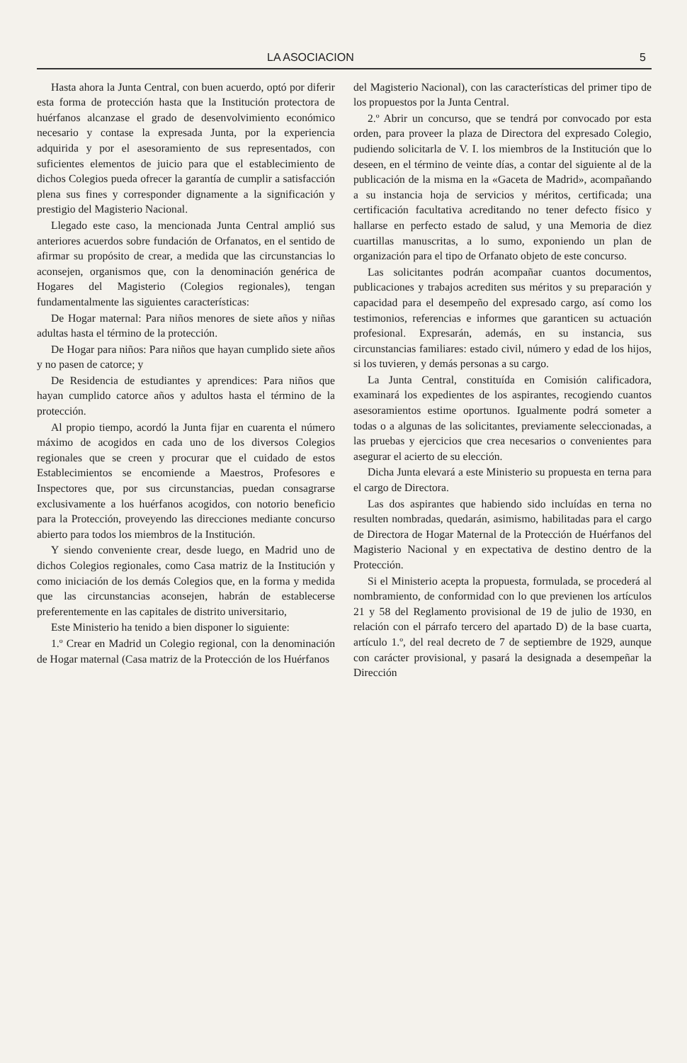LA ASOCIACION 5
Hasta ahora la Junta Central, con buen acuerdo, optó por diferir esta forma de protección hasta que la Institución protectora de huérfanos alcanzase el grado de desenvolvimiento económico necesario y contase la expresada Junta, por la experiencia adquirida y por el asesoramiento de sus representados, con suficientes elementos de juicio para que el establecimiento de dichos Colegios pueda ofrecer la garantía de cumplir a satisfacción plena sus fines y corresponder dignamente a la significación y prestigio del Magisterio Nacional.
Llegado este caso, la mencionada Junta Central amplió sus anteriores acuerdos sobre fundación de Orfanatos, en el sentido de afirmar su propósito de crear, a medida que las circunstancias lo aconsejen, organismos que, con la denominación genérica de Hogares del Magisterio (Colegios regionales), tengan fundamentalmente las siguientes características:
De Hogar maternal: Para niños menores de siete años y niñas adultas hasta el término de la protección.
De Hogar para niños: Para niños que hayan cumplido siete años y no pasen de catorce; y
De Residencia de estudiantes y aprendices: Para niños que hayan cumplido catorce años y adultos hasta el término de la protección.
Al propio tiempo, acordó la Junta fijar en cuarenta el número máximo de acogidos en cada uno de los diversos Colegios regionales que se creen y procurar que el cuidado de estos Establecimientos se encomiende a Maestros, Profesores e Inspectores que, por sus circunstancias, puedan consagrarse exclusivamente a los huérfanos acogidos, con notorio beneficio para la Protección, proveyendo las direcciones mediante concurso abierto para todos los miembros de la Institución.
Y siendo conveniente crear, desde luego, en Madrid uno de dichos Colegios regionales, como Casa matriz de la Institución y como iniciación de los demás Colegios que, en la forma y medida que las circunstancias aconsejen, habrán de establecerse preferentemente en las capitales de distrito universitario,
Este Ministerio ha tenido a bien disponer lo siguiente:
1.º Crear en Madrid un Colegio regional, con la denominación de Hogar maternal (Casa matriz de la Protección de los Huérfanos
del Magisterio Nacional), con las características del primer tipo de los propuestos por la Junta Central.
2.º Abrir un concurso, que se tendrá por convocado por esta orden, para proveer la plaza de Directora del expresado Colegio, pudiendo solicitarla de V. I. los miembros de la Institución que lo deseen, en el término de veinte días, a contar del siguiente al de la publicación de la misma en la «Gaceta de Madrid», acompañando a su instancia hoja de servicios y méritos, certificada; una certificación facultativa acreditando no tener defecto físico y hallarse en perfecto estado de salud, y una Memoria de diez cuartillas manuscritas, a lo sumo, exponiendo un plan de organización para el tipo de Orfanato objeto de este concurso.
Las solicitantes podrán acompañar cuantos documentos, publicaciones y trabajos acrediten sus méritos y su preparación y capacidad para el desempeño del expresado cargo, así como los testimonios, referencias e informes que garanticen su actuación profesional. Expresarán, además, en su instancia, sus circunstancias familiares: estado civil, número y edad de los hijos, si los tuvieren, y demás personas a su cargo.
La Junta Central, constituída en Comisión calificadora, examinará los expedientes de los aspirantes, recogiendo cuantos asesoramientos estime oportunos. Igualmente podrá someter a todas o a algunas de las solicitantes, previamente seleccionadas, a las pruebas y ejercicios que crea necesarios o convenientes para asegurar el acierto de su elección.
Dicha Junta elevará a este Ministerio su propuesta en terna para el cargo de Directora.
Las dos aspirantes que habiendo sido incluídas en terna no resulten nombradas, quedarán, asimismo, habilitadas para el cargo de Directora de Hogar Maternal de la Protección de Huérfanos del Magisterio Nacional y en expectativa de destino dentro de la Protección.
Si el Ministerio acepta la propuesta, formulada, se procederá al nombramiento, de conformidad con lo que previenen los artículos 21 y 58 del Reglamento provisional de 19 de julio de 1930, en relación con el párrafo tercero del apartado D) de la base cuarta, artículo 1.º, del real decreto de 7 de septiembre de 1929, aunque con carácter provisional, y pasará la designada a desempeñar la Dirección